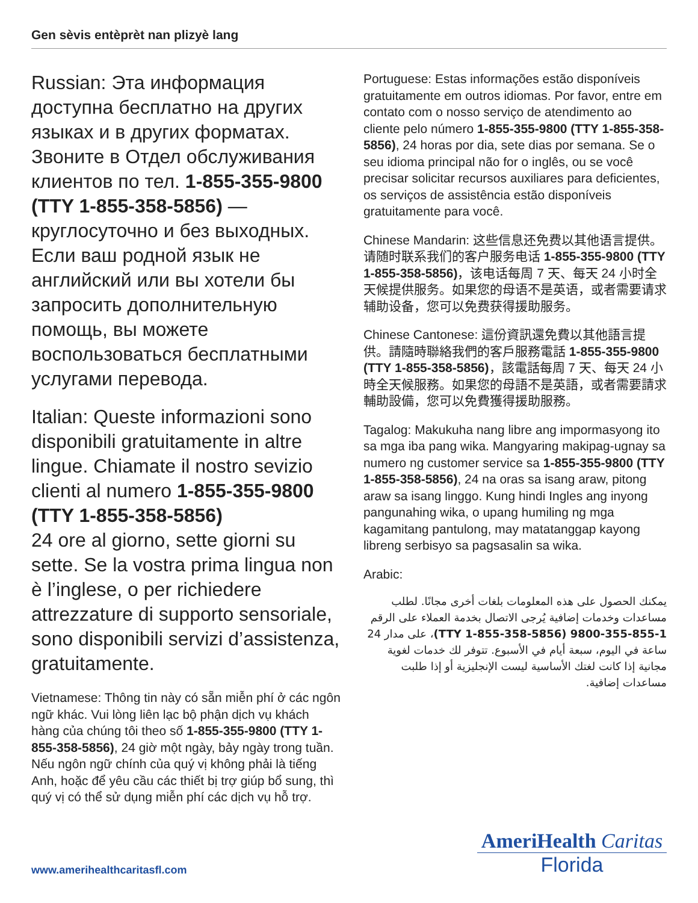Gen sèvis entèprèt nan plizyè lang
Russian: Эта информация доступна бесплатно на других языках и в других форматах. Звоните в Отдел обслуживания клиентов по тел. 1-855-355-9800 (TTY 1-855-358-5856) — круглосуточно и без выходных. Если ваш родной язык не английский или вы хотели бы запросить дополнительную помощь, вы можете воспользоваться бесплатными услугами перевода.
Italian: Queste informazioni sono disponibili gratuitamente in altre lingue. Chiamate il nostro sevizio clienti al numero 1-855-355-9800 (TTY 1-855-358-5856)
24 ore al giorno, sette giorni su sette. Se la vostra prima lingua non è l’inglese, o per richiedere attrezzature di supporto sensoriale, sono disponibili servizi d’assistenza, gratuitamente.
Vietnamese: Thông tin này có sẵn miễn phí ở các ngôn ngữ khác. Vui lòng liên lạc bộ phận dịch vụ khách hàng của chúng tôi theo số 1-855-355-9800 (TTY 1-855-358-5856), 24 giờ một ngày, bảy ngày trong tuần. Nếu ngôn ngữ chính của quý vị không phải là tiếng Anh, hoặc để yêu cầu các thiết bị trợ giúp bổ sung, thì quý vị có thể sử dụng miễn phí các dịch vụ hỗ trợ.
Portuguese: Estas informações estão disponíveis gratuitamente em outros idiomas. Por favor, entre em contato com o nosso serviço de atendimento ao cliente pelo número 1-855-355-9800 (TTY 1-855-358-5856), 24 horas por dia, sete dias por semana. Se o seu idioma principal não for o inglês, ou se você precisar solicitar recursos auxiliares para deficientes, os serviços de assistência estão disponíveis gratuitamente para você.
Chinese Mandarin: 这些信息还免费以其他语言提供。请随时联系我们的客户服务电话 1-855-355-9800 (TTY 1-855-358-5856)，该电话每周 7 天、每天 24 小时全天候提供服务。如果您的母语不是英语，或者需要请求辅助设备，您可以免费获得援助服务。
Chinese Cantonese: 這份資訊還免費以其他語言提供。請隨時聯絡我們的客戶服務電話 1-855-355-9800 (TTY 1-855-358-5856)，該電話每周 7 天、每天 24 小時全天候服務。如果您的母語不是英語，或者需要請求輔助設備，您可以免費獲得援助服務。
Tagalog: Makukuha nang libre ang impormasyong ito sa mga iba pang wika. Mangyaring makipag-ugnay sa numero ng customer service sa 1-855-355-9800 (TTY 1-855-358-5856), 24 na oras sa isang araw, pitong araw sa isang linggo. Kung hindi Ingles ang inyong pangunahing wika, o upang humiling ng mga kagamitang pantulong, may matatanggap kayong libreng serbisyo sa pagsasalin sa wika.
Arabic:
يمكنك الحصول على هذه المعلومات بلغات أخرى مجانًا. لطلب مساعدات وخدمات إضافية يُرجى الاتصال بخدمة العملاء على الرقم 1-855-355-9800 (TTY 1-855-358-5856)، على مدار 24 ساعة في اليوم، سبعة أيام في الأسبوع. تتوفر لك خدمات لغوية مجانية إذا كانت لغتك الأساسية ليست الإنجليزية أو إذا طلبت مساعدات إضافية.
www.amerihealthcaritasfl.com
AmeriHealth Caritas
Florida